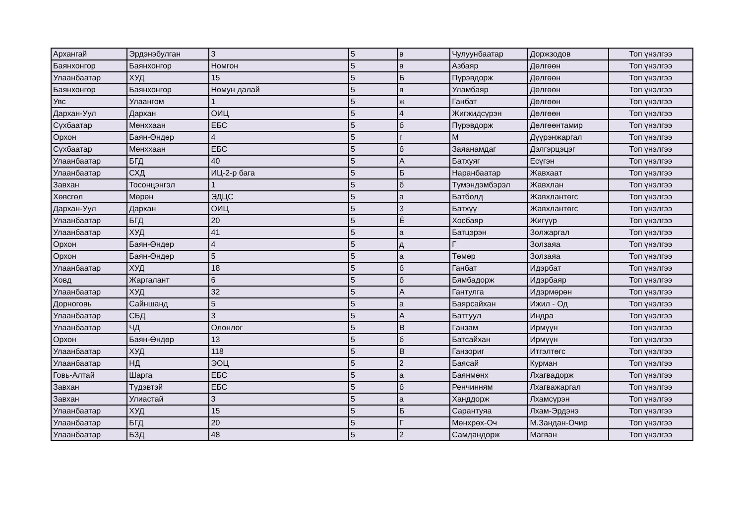| Архангай | Эрдэнэбулган | 3 | 5 | в | Чулуунбаатар | Доржзодов | Топ үнэлгээ |
| Баянхонгор | Баянхонгор | Номгон | 5 | в | Азбаяр | Дөлгөөн | Топ үнэлгээ |
| Улаанбаатар | ХУД | 15 | 5 | Б | Пүрэвдорж | Дөлгөөн | Топ үнэлгээ |
| Баянхонгор | Баянхонгор | Номун далай | 5 | в | Уламбаяр | Дөлгөөн | Топ үнэлгээ |
| Увс | Улаангом | 1 | 5 | ж | Ганбат | Дөлгөөн | Топ үнэлгээ |
| Дархан-Уул | Дархан | ОИЦ | 5 | 4 | Жигжидсүрэн | Дөлгөөн | Топ үнэлгээ |
| Сүхбаатар | Мөнххаан | ЕБС | 5 | б | Пүрэвдорж | Дөлгөөнтамир | Топ үнэлгээ |
| Орхон | Баян-Өндөр | 4 | 5 | г | М | Дүүрэнжаргал | Топ үнэлгээ |
| Сүхбаатар | Мөнххаан | ЕБС | 5 | б | Заяанамдаг | Дэлгэрцэцэг | Топ үнэлгээ |
| Улаанбаатар | БГД | 40 | 5 | А | Батхуяг | Есүгэн | Топ үнэлгээ |
| Улаанбаатар | СХД | ИЦ-2-р бага | 5 | Б | Наранбаатар | Жавхаат | Топ үнэлгээ |
| Завхан | Тосонцэнгэл | 1 | 5 | б | Түмэндэмбэрэл | Жавхлан | Топ үнэлгээ |
| Хөвсгөл | Мөрөн | ЭДЦС | 5 | а | Батболд | Жавхлантөгс | Топ үнэлгээ |
| Дархан-Уул | Дархан | ОИЦ | 5 | 3 | Батхүү | Жавхлантөгс | Топ үнэлгээ |
| Улаанбаатар | БГД | 20 | 5 | Ё | Хосбаяр | Жигүүр | Топ үнэлгээ |
| Улаанбаатар | ХУД | 41 | 5 | а | Батцэрэн | Золжаргал | Топ үнэлгээ |
| Орхон | Баян-Өндөр | 4 | 5 | д | Г | Золзаяа | Топ үнэлгээ |
| Орхон | Баян-Өндөр | 5 | 5 | а | Төмөр | Золзаяа | Топ үнэлгээ |
| Улаанбаатар | ХУД | 18 | 5 | б | Ганбат | Идэрбат | Топ үнэлгээ |
| Ховд | Жаргалант | 6 | 5 | б | Бямбадорж | Идэрбаяр | Топ үнэлгээ |
| Улаанбаатар | ХУД | 32 | 5 | А | Гантулга | Идэрмөрөн | Топ үнэлгээ |
| Дорноговь | Сайншанд | 5 | 5 | а | Баярсайхан | Ижил - Од | Топ үнэлгээ |
| Улаанбаатар | СБД | 3 | 5 | А | Баттуул | Индра | Топ үнэлгээ |
| Улаанбаатар | ЧД | Олонлог | 5 | В | Ганзам | Ирмүүн | Топ үнэлгээ |
| Орхон | Баян-Өндөр | 13 | 5 | б | Батсайхан | Ирмүүн | Топ үнэлгээ |
| Улаанбаатар | ХУД | 118 | 5 | В | Ганзориг | Итгэлтөгс | Топ үнэлгээ |
| Улаанбаатар | НД | ЭОЦ | 5 | 2 | Баясай | Курман | Топ үнэлгээ |
| Говь-Алтай | Шарга | ЕБС | 5 | а | Баянмөнх | Лхагвадорж | Топ үнэлгээ |
| Завхан | Түдэвтэй | ЕБС | 5 | б | Ренчинням | Лхагважаргал | Топ үнэлгээ |
| Завхан | Улиастай | 3 | 5 | а | Ханддорж | Лхамсүрэн | Топ үнэлгээ |
| Улаанбаатар | ХУД | 15 | 5 | Б | Сарантуяа | Лхам-Эрдэнэ | Топ үнэлгээ |
| Улаанбаатар | БГД | 20 | 5 | Г | Мөнхрөх-Оч | М.Зандан-Очир | Топ үнэлгээ |
| Улаанбаатар | БЗД | 48 | 5 | 2 | Самдандорж | Магван | Топ үнэлгээ |